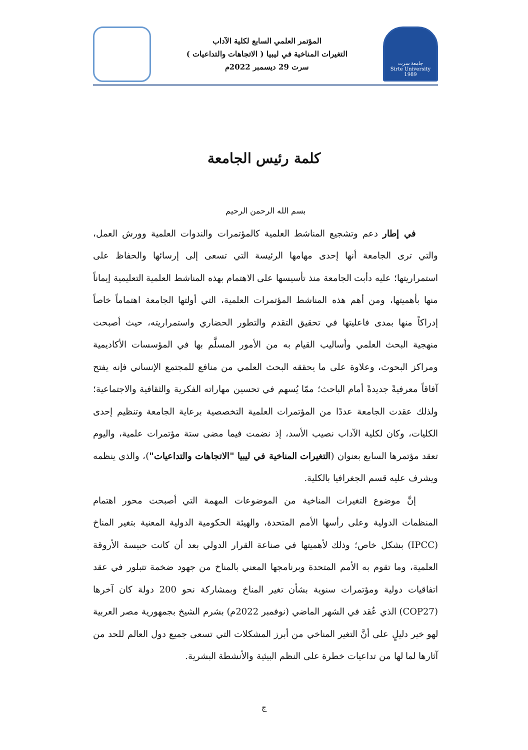المؤتمر العلمي السابع لكلية الآداب
التغيرات المناخية في ليبيا ( الاتجاهات والتداعيات )
سرت 29 ديسمبر 2022م
جامعة سرت
Sirte University 1989
كلمة رئيس الجامعة
بسم الله الرحمن الرحيم
في إطار دعم وتشجيع المناشط العلمية كالمؤتمرات والندوات العلمية وورش العمل، والتي ترى الجامعة أنها إحدى مهامها الرئيسة التي تسعى إلى إرسائها والحفاظ على استمراريتها؛ عليه دأبت الجامعة منذ تأسيسها على الاهتمام بهذه المناشط العلمية التعليمية إيماناً منها بأهميتها، ومن أهم هذه المناشط المؤتمرات العلمية، التي أولتها الجامعة اهتماماً خاصاً إدراكاً منها بمدى فاعليتها في تحقيق التقدم والتطور الحضاري واستمراريته، حيث أصبحت منهجية البحث العلمي وأساليب القيام به من الأمور المسلَّم بها في المؤسسات الأكاديمية ومراكز البحوث، وعلاوة على ما يحققه البحث العلمي من منافع للمجتمع الإنساني فإنه يفتح آفاقاً معرفيةً جديدةً أمام الباحث؛ ممّا يُسهم في تحسين مهاراته الفكرية والثقافية والاجتماعية؛ ولذلك عقدت الجامعة عددًا من المؤتمرات العلمية التخصصية برعاية الجامعة وتنظيم إحدى الكليات، وكان لكلية الآداب نصيب الأسد، إذ نضمت فيما مضى ستة مؤتمرات علمية، واليوم تعقد مؤتمرها السابع بعنوان (التغيرات المناخية في ليبيا "الاتجاهات والتداعيات")، والذي ينظمه ويشرف عليه قسم الجغرافيا بالكلية.
إنَّ موضوع التغيرات المناخية من الموضوعات المهمة التي أصبحت محور اهتمام المنظمات الدولية وعلى رأسها الأمم المتحدة، والهيئة الحكومية الدولية المعنية بتغير المناخ (IPCC) بشكل خاص؛ وذلك لأهميتها في صناعة القرار الدولي بعد أن كانت حبيسة الأروقة العلمية، وما تقوم به الأمم المتحدة وبرنامجها المعني بالمناخ من جهود ضخمة تتبلور في عقد اتفاقيات دولية ومؤتمرات سنوية بشأن تغير المناخ وبمشاركة نحو 200 دولة كان آخرها (COP27) الذي عُقد في الشهر الماضي (نوفمبر 2022م) بشرم الشيخ بجمهورية مصر العربية لهو خير دليلٍ على أنَّ التغير المناخي من أبرز المشكلات التي تسعى جميع دول العالم للحد من آثارها لما لها من تداعيات خطرة على النظم البيئية والأنشطة البشرية.
ج